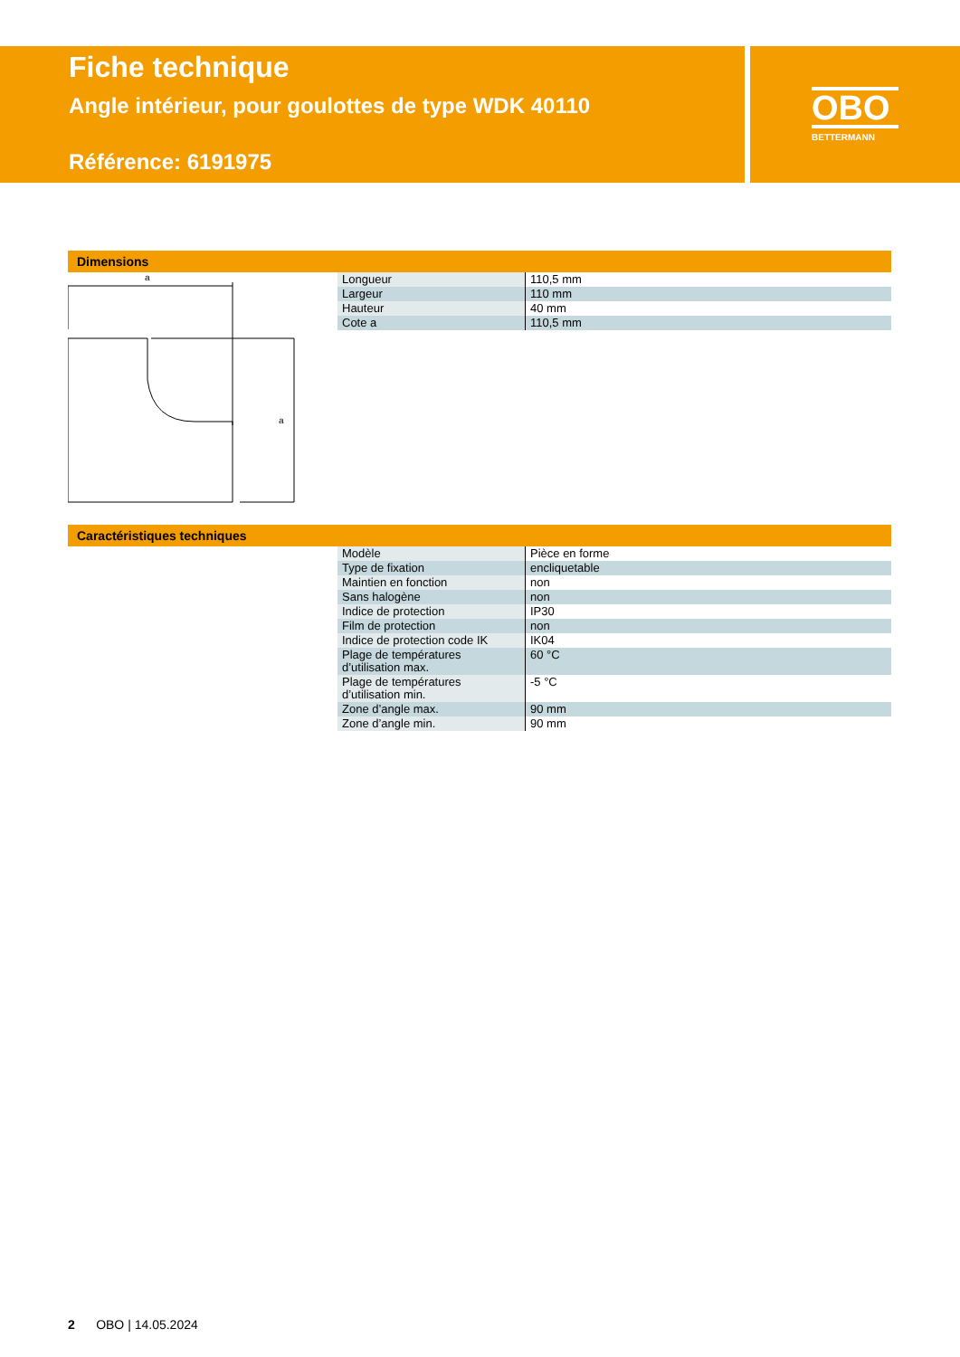Fiche technique
Angle intérieur, pour goulottes de type WDK 40110
Référence: 6191975
OBO
BETTERMANN
Dimensions
a
a
| Longueur | 110,5 mm |
| Largeur | 110 mm |
| Hauteur | 40 mm |
| Cote a | 110,5 mm |
Caractéristiques techniques
| Modèle | Pièce en forme |
| Type de fixation | encliquetable |
| Maintien en fonction | non |
| Sans halogène | non |
| Indice de protection | IP30 |
| Film de protection | non |
| Indice de protection code IK | IK04 |
| Plage de températures d’utilisation max. | 60 °C |
| Plage de températures d’utilisation min. | -5 °C |
| Zone d’angle max. | 90 mm |
| Zone d’angle min. | 90 mm |
2 OBO | 14.05.2024